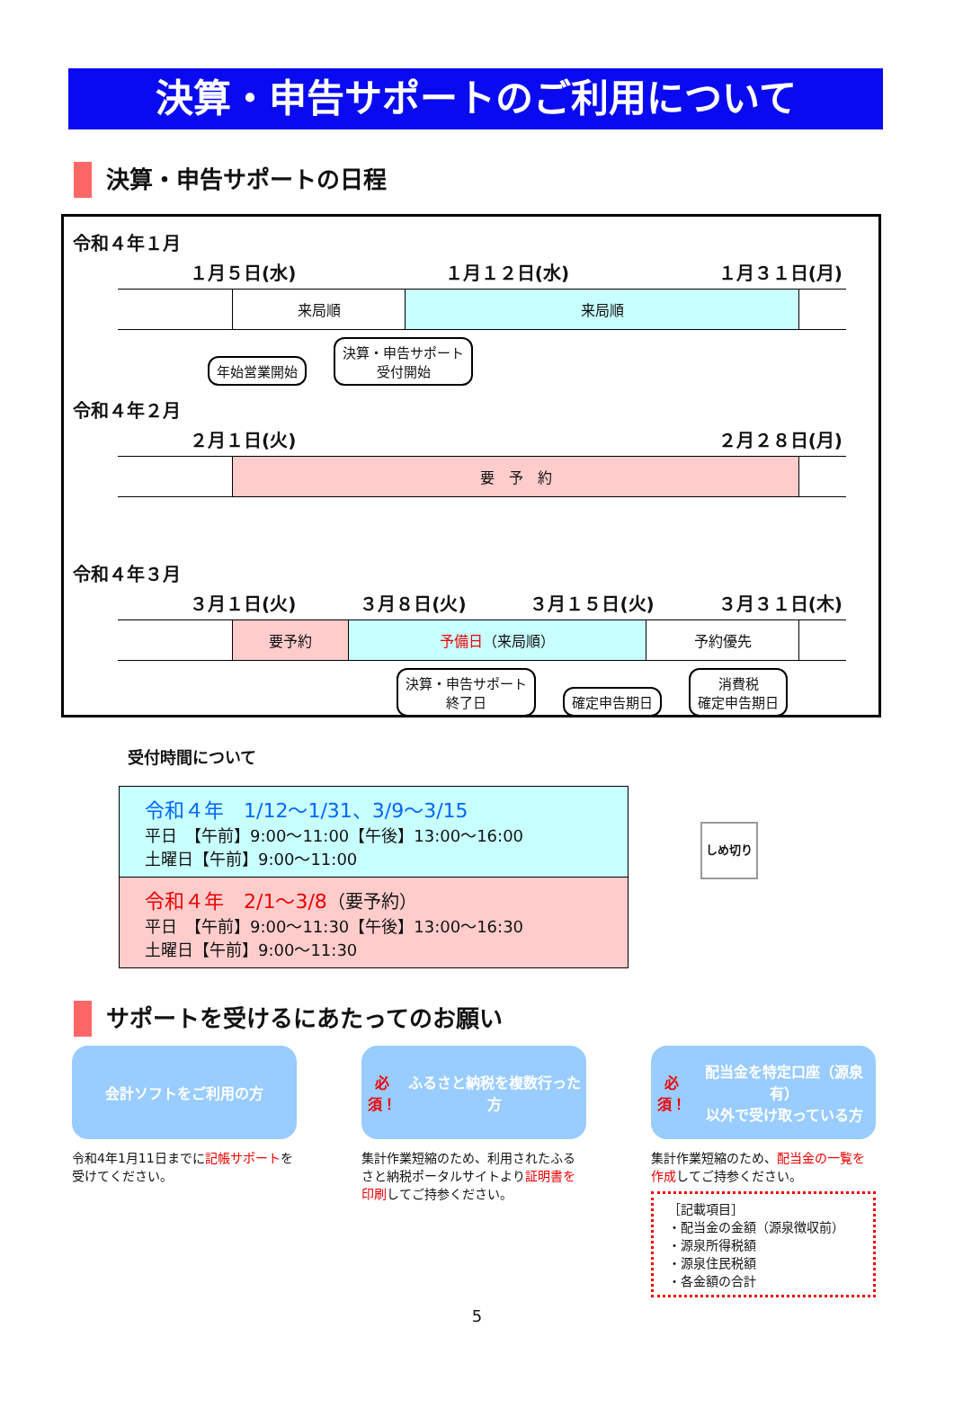決算・申告サポートのご利用について
決算・申告サポートの日程
令和４年１月
１月５日(水) １月１２日(水) １月３１日(月)
| | 来局順 | 来局順 | |
年始営業開始 決算・申告サポート
受付開始
令和４年２月
２月１日(火) ２月２８日(月)
| | 要 予 約 | |
令和４年３月
３月１日(火) ３月８日(火) ３月１５日(火) ３月３１日(木)
| | 要予約 | 予備日 （来局順） | 予約優先 | |
決算・申告サポート
終了日 確定申告期日 消費税
確定申告期日
受付時間について
令和４年　1/12～1/31、3/9～3/15
平日　【午前】9:00～11:00【午後】13:00～16:00
土曜日【午前】9:00～11:00
令和４年　2/1～3/8（要予約）
平日　【午前】9:00～11:30【午後】13:00～16:30
土曜日【午前】9:00～11:30
しめ切り
サポートを受けるにあたってのお願い
会計ソフトをご利用の方
令和4年1月11日までに記帳サポートを受けてください。
必須！ ふるさと納税を複数行った方
集計作業短縮のため、利用されたふるさと納税ポータルサイトより証明書を印刷してご持参ください。
必須！ 配当金を特定口座（源泉有）
以外で受け取っている方
集計作業短縮のため、配当金の一覧を作成してご持参ください。
［記載項目］
・配当金の金額（源泉徴収前）
・源泉所得税額
・源泉住民税額
・各金額の合計
5